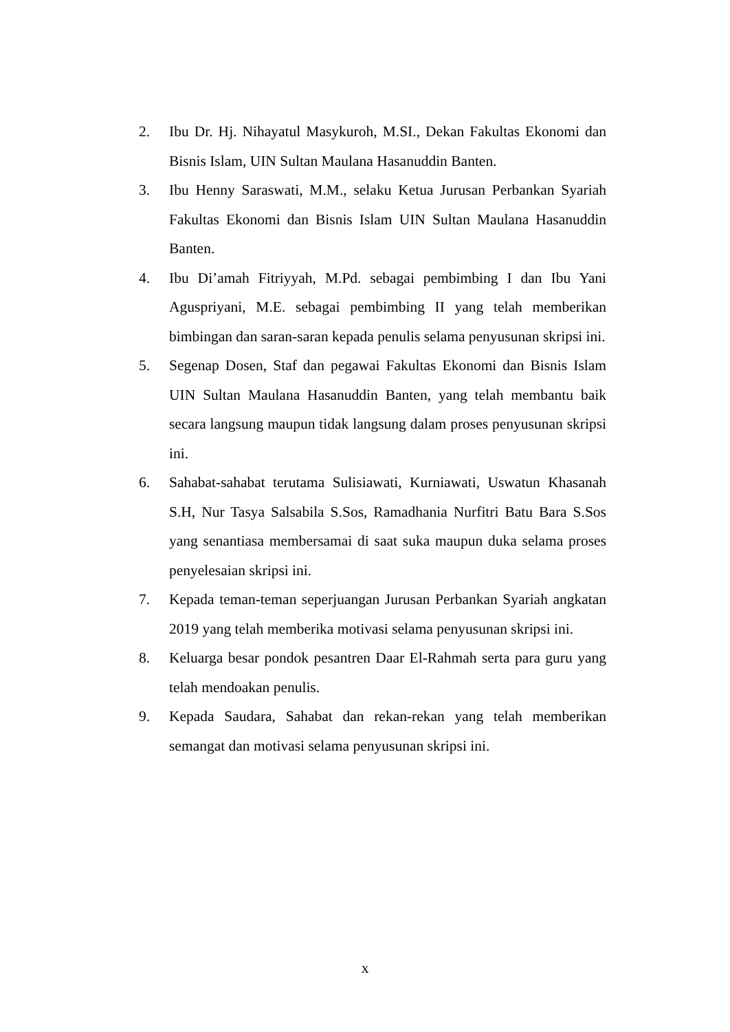2. Ibu Dr. Hj. Nihayatul Masykuroh, M.SI., Dekan Fakultas Ekonomi dan Bisnis Islam, UIN Sultan Maulana Hasanuddin Banten.
3. Ibu Henny Saraswati, M.M., selaku Ketua Jurusan Perbankan Syariah Fakultas Ekonomi dan Bisnis Islam UIN Sultan Maulana Hasanuddin Banten.
4. Ibu Di’amah Fitriyyah, M.Pd. sebagai pembimbing I dan Ibu Yani Aguspriyani, M.E. sebagai pembimbing II yang telah memberikan bimbingan dan saran-saran kepada penulis selama penyusunan skripsi ini.
5. Segenap Dosen, Staf dan pegawai Fakultas Ekonomi dan Bisnis Islam UIN Sultan Maulana Hasanuddin Banten, yang telah membantu baik secara langsung maupun tidak langsung dalam proses penyusunan skripsi ini.
6. Sahabat-sahabat terutama Sulisiawati, Kurniawati, Uswatun Khasanah S.H, Nur Tasya Salsabila S.Sos, Ramadhania Nurfitri Batu Bara S.Sos yang senantiasa membersamai di saat suka maupun duka selama proses penyelesaian skripsi ini.
7. Kepada teman-teman seperjuangan Jurusan Perbankan Syariah angkatan 2019 yang telah memberika motivasi selama penyusunan skripsi ini.
8. Keluarga besar pondok pesantren Daar El-Rahmah serta para guru yang telah mendoakan penulis.
9. Kepada Saudara, Sahabat dan rekan-rekan yang telah memberikan semangat dan motivasi selama penyusunan skripsi ini.
x